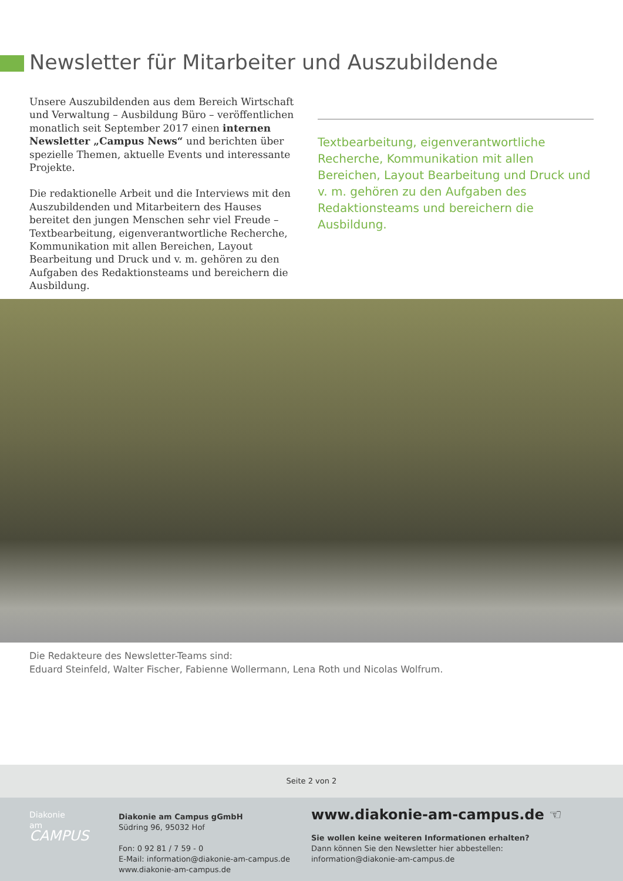Newsletter für Mitarbeiter und Auszubildende
Unsere Auszubildenden aus dem Bereich Wirtschaft und Verwaltung – Ausbildung Büro – veröffentlichen monatlich seit September 2017 einen internen Newsletter „Campus News“ und berichten über spezielle Themen, aktuelle Events und interessante Projekte.
Die redaktionelle Arbeit und die Interviews mit den Auszubildenden und Mitarbeitern des Hauses bereitet den jungen Menschen sehr viel Freude – Textbearbeitung, eigenverantwortliche Recherche, Kommunikation mit allen Bereichen, Layout Bearbeitung und Druck und v. m. gehören zu den Aufgaben des Redaktionsteams und bereichern die Ausbildung.
Textbearbeitung, eigenverantwortliche Recherche, Kommunikation mit allen Bereichen, Layout Bearbeitung und Druck und v. m. gehören zu den Aufgaben des Redaktionsteams und bereichern die Ausbildung.
Die Redakteure des Newsletter-Teams sind:
Eduard Steinfeld, Walter Fischer, Fabienne Wollermann, Lena Roth und Nicolas Wolfrum.
Seite 2 von 2
Diakonie
am
CAMPUS
Diakonie am Campus gGmbH
Südring 96, 95032 Hof
Fon: 0 92 81 / 7 59 - 0
E-Mail: information@diakonie-am-campus.de
www.diakonie-am-campus.de
www.diakonie-am-campus.de ☜
Sie wollen keine weiteren Informationen erhalten?
Dann können Sie den Newsletter hier abbestellen:
information@diakonie-am-campus.de